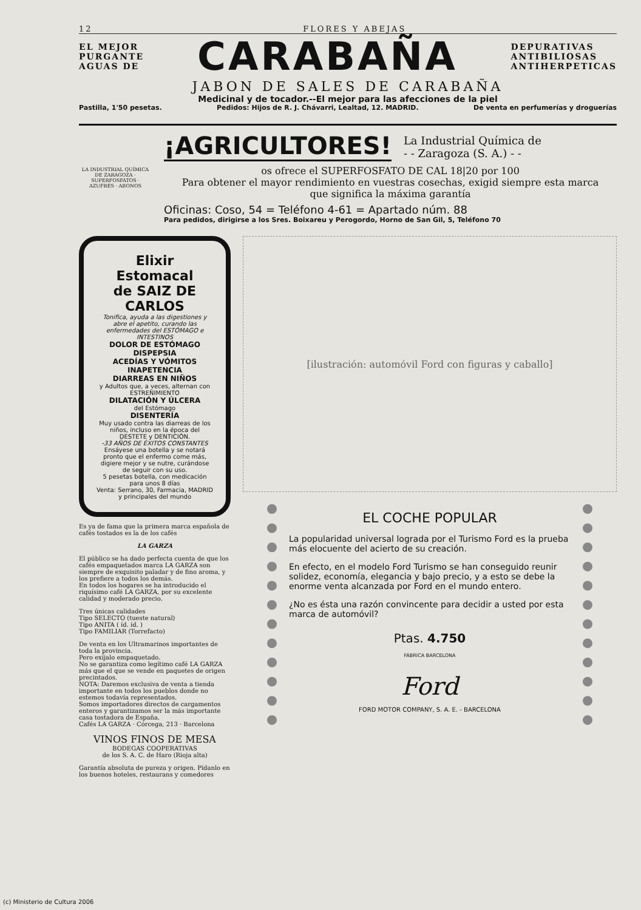12 FLORES Y ABEJAS
EL MEJOR
PURGANTE
AGUAS DE
CARABAÑA
DEPURATIVAS
ANTIBILIOSAS
ANTIHERPETICAS
JABON DE SALES DE CARABAÑA
Medicinal y de tocador.--El mejor para las afecciones de la piel
Pastilla, 1'50 pesetas. Pedidos: Hijos de R. J. Chávarri, Lealtad, 12. MADRID. De venta en perfumerías y droguerías
LA INDUSTRIAL QUÍMICA DE ZARAGOZA · SUPERFOSFATOS · AZUFRES · ABONOS
¡AGRICULTORES!
La Industrial Química de
- - Zaragoza (S. A.) - -
os ofrece el SUPERFOSFATO DE CAL 18|20 por 100
Para obtener el mayor rendimiento en vuestras cosechas, exigid siempre esta marca
que significa la máxima garantía
Oficinas: Coso, 54 = Teléfono 4-61 = Apartado núm. 88
Para pedidos, dirigirse a los Sres. Boixareu y Perogordo, Horno de San Gil, 5, Teléfono 70
Elixir Estomacal
de SAIZ DE CARLOS
Tonifica, ayuda a las digestiones y abre el apetito, curando las enfermedades del ESTÓMAGO e INTESTINOS
DOLOR DE ESTÓMAGO
DISPEPSIA
ACEDÍAS Y VÓMITOS
INAPETENCIA
DIARREAS EN NIÑOS
y Adultos que, a veces, alternan con ESTREÑIMIENTO
DILATACIÓN Y ÚLCERA
del Estómago
DISENTERÍA
Muy usado contra las diarreas de los niños, incluso en la época del DESTETE y DENTICIÓN.
-33 AÑOS DE ÉXITOS CONSTANTES
Ensáyese una botella y se notará pronto que el enfermo come más, digiere mejor y se nutre, curándose de seguir con su uso.
5 pesetas botella, con medicación para unos 8 días
Venta: Serrano, 30, Farmacia, MADRID y principales del mundo
Es ya de fama que la primera marca española de cafés tostados es la de los cafés
LA GARZA
El público se ha dado perfecta cuenta de que los cafés empaquetados marca LA GARZA son siempre de exquisito paladar y de fino aroma, y los prefiere a todos los demás.
En todos los hogares se ha introducido el riquísimo café LA GARZA, por su excelente calidad y moderado precio.
Tres únicas calidades
Tipo SELECTO (tueste natural)
Tipo ANITA ( íd. íd. )
Tipo FAMILIAR (Torrefacto)
De venta en los Ultramarinos importantes de toda la provincia.
Pero exíjalo empaquetado.
No se garantiza como legítimo café LA GARZA más que el que se vende en paquetes de origen precintados.
NOTA: Daremos exclusiva de venta a tienda importante en todos los pueblos donde no estemos todavía representados.
Somos importadores directos de cargamentos enteros y garantizamos ser la más importante casa tostadora de España.
Cafés LA GARZA · Córcega, 213 · Barcelona
VINOS FINOS DE MESA
BODEGAS COOPERATIVAS
de los S. A. C. de Haro (Rioja alta)
Garantía absoluta de pureza y origen. Pídanlo en los buenos hoteles, restaurans y comedores
[ilustración: automóvil Ford con figuras y caballo]
EL COCHE POPULAR
La popularidad universal lograda por el Turismo Ford es la prueba más elocuente del acierto de su creación.
En efecto, en el modelo Ford Turismo se han conseguido reunir solidez, economía, elegancia y bajo precio, y a esto se debe la enorme venta alcanzada por Ford en el mundo entero.
¿No es ésta una razón convincente para decidir a usted por esta marca de automóvil?
Ptas. 4.750
FÁBRICA BARCELONA
Ford
FORD MOTOR COMPANY, S. A. E. - BARCELONA
(c) Ministerio de Cultura 2006